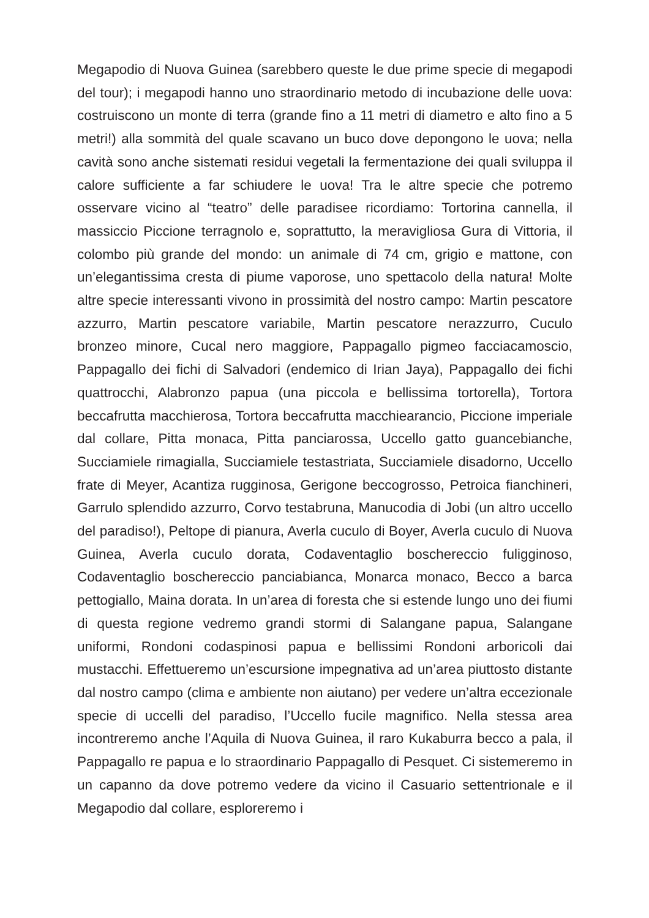Megapodio di Nuova Guinea (sarebbero queste le due prime specie di megapodi del tour); i megapodi hanno uno straordinario metodo di incubazione delle uova: costruiscono un monte di terra (grande fino a 11 metri di diametro e alto fino a 5 metri!) alla sommità del quale scavano un buco dove depongono le uova; nella cavità sono anche sistemati residui vegetali la fermentazione dei quali sviluppa il calore sufficiente a far schiudere le uova! Tra le altre specie che potremo osservare vicino al “teatro” delle paradisee ricordiamo: Tortorina cannella, il massiccio Piccione terragnolo e, soprattutto, la meravigliosa Gura di Vittoria, il colombo più grande del mondo: un animale di 74 cm, grigio e mattone, con un’elegantissima cresta di piume vaporose, uno spettacolo della natura! Molte altre specie interessanti vivono in prossimità del nostro campo: Martin pescatore azzurro, Martin pescatore variabile, Martin pescatore nerazzurro, Cuculo bronzeo minore, Cucal nero maggiore, Pappagallo pigmeo facciacamoscio, Pappagallo dei fichi di Salvadori (endemico di Irian Jaya), Pappagallo dei fichi quattrocchi, Alabronzo papua (una piccola e bellissima tortorella), Tortora beccafrutta macchierosa, Tortora beccafrutta macchiearancio, Piccione imperiale dal collare, Pitta monaca, Pitta panciarossa, Uccello gatto guancebianche, Succiamiele rimagialla, Succiamiele testastriata, Succiamiele disadorno, Uccello frate di Meyer, Acantiza rugginosa, Gerigone beccogrosso, Petroica fianchineri, Garrulo splendido azzurro, Corvo testabruna, Manucodia di Jobi (un altro uccello del paradiso!), Peltope di pianura, Averla cuculo di Boyer, Averla cuculo di Nuova Guinea, Averla cuculo dorata, Codaventaglio boschereccio fuligginoso, Codaventaglio boschereccio panciabianca, Monarca monaco, Becco a barca pettogiallo, Maina dorata. In un’area di foresta che si estende lungo uno dei fiumi di questa regione vedremo grandi stormi di Salangane papua, Salangane uniformi, Rondoni codaspinosi papua e bellissimi Rondoni arboricoli dai mustacchi. Effettueremo un’escursione impegnativa ad un’area piuttosto distante dal nostro campo (clima e ambiente non aiutano) per vedere un’altra eccezionale specie di uccelli del paradiso, l’Uccello fucile magnifico. Nella stessa area incontreremo anche l’Aquila di Nuova Guinea, il raro Kukaburra becco a pala, il Pappagallo re papua e lo straordinario Pappagallo di Pesquet. Ci sistemeremo in un capanno da dove potremo vedere da vicino il Casuario settentrionale e il Megapodio dal collare, esploreremo i